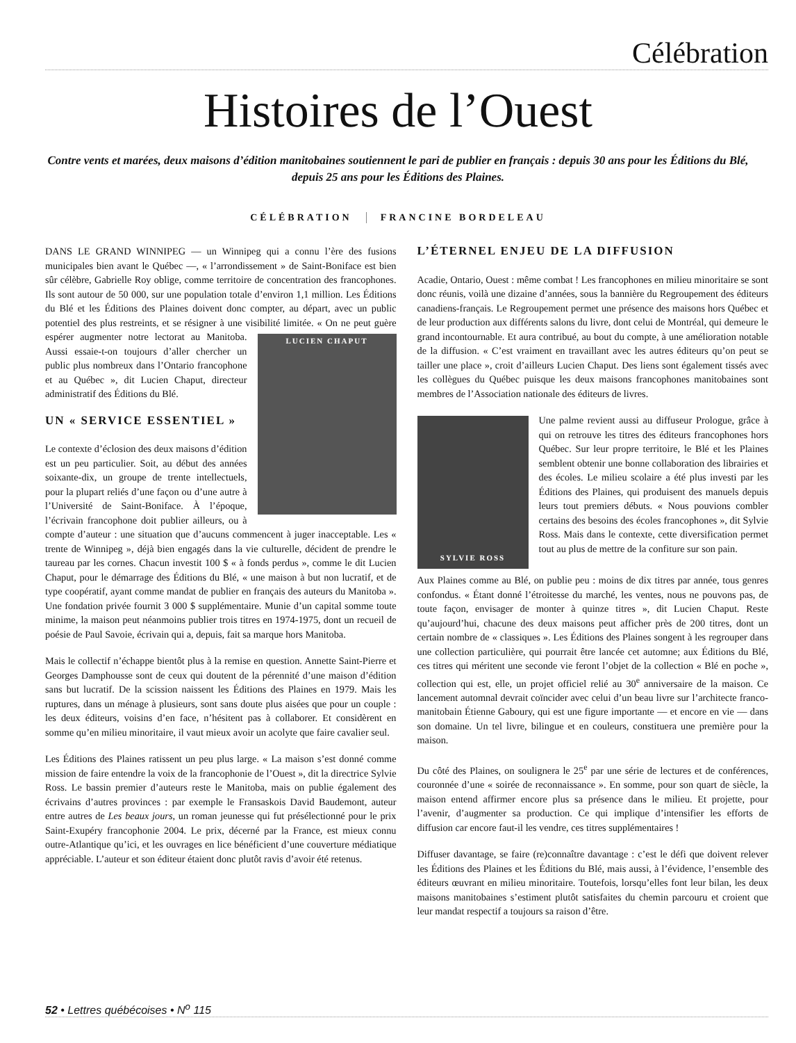Célébration
Histoires de l’Ouest
Contre vents et marées, deux maisons d’édition manitobaines soutiennent le pari de publier en français : depuis 30 ans pour les Éditions du Blé, depuis 25 ans pour les Éditions des Plaines.
CÉLÉBRATION FRANCINE BORDELEAU
DANS LE GRAND WINNIPEG — un Winnipeg qui a connu l’ère des fusions municipales bien avant le Québec —, « l’arrondissement » de Saint-Boniface est bien sûr célèbre, Gabrielle Roy oblige, comme territoire de concentration des francophones. Ils sont autour de 50 000, sur une population totale d’environ 1,1 million. Les Éditions du Blé et les Éditions des Plaines doivent donc compter, au départ, avec un public potentiel des plus restreints, et se résigner à une visibilité limitée. « On ne peut LUCIEN CHAPUT guère espérer augmenter notre lectorat au Manitoba. Aussi essaie-t-on toujours d’aller chercher un public plus nombreux dans l’Ontario francophone et au Québec », dit Lucien Chaput, directeur administratif des Éditions du Blé.
UN « SERVICE ESSENTIEL »
Le contexte d’éclosion des deux maisons d’édition est un peu particulier. Soit, au début des années soixante-dix, un groupe de trente intellectuels, pour la plupart reliés d’une façon ou d’une autre à l’Université de Saint-Boniface. À l’époque, l’écrivain francophone doit publier ailleurs, ou à compte d’auteur : une situation que d’aucuns commencent à juger inacceptable. Les « trente de Winnipeg », déjà bien engagés dans la vie culturelle, décident de prendre le taureau par les cornes. Chacun investit 100 $ « à fonds perdus », comme le dit Lucien Chaput, pour le démarrage des Éditions du Blé, « une maison à but non lucratif, et de type coopératif, ayant comme mandat de publier en français des auteurs du Manitoba ». Une fondation privée fournit 3 000 $ supplémentaire. Munie d’un capital somme toute minime, la maison peut néanmoins publier trois titres en 1974-1975, dont un recueil de poésie de Paul Savoie, écrivain qui a, depuis, fait sa marque hors Manitoba.
Mais le collectif n’échappe bientôt plus à la remise en question. Annette Saint-Pierre et Georges Damphousse sont de ceux qui doutent de la pérennité d’une maison d’édition sans but lucratif. De la scission naissent les Éditions des Plaines en 1979. Mais les ruptures, dans un ménage à plusieurs, sont sans doute plus aisées que pour un couple : les deux éditeurs, voisins d’en face, n’hésitent pas à collaborer. Et considèrent en somme qu’en milieu minoritaire, il vaut mieux avoir un acolyte que faire cavalier seul.
Les Éditions des Plaines ratissent un peu plus large. « La maison s’est donné comme mission de faire entendre la voix de la francophonie de l’Ouest », dit la directrice Sylvie Ross. Le bassin premier d’auteurs reste le Manitoba, mais on publie également des écrivains d’autres provinces : par exemple le Fransaskois David Baudemont, auteur entre autres de Les beaux jours, un roman jeunesse qui fut présélectionné pour le prix Saint-Exupéry francophonie 2004. Le prix, décerné par la France, est mieux connu outre-Atlantique qu’ici, et les ouvrages en lice bénéficient d’une couverture médiatique appréciable. L’auteur et son éditeur étaient donc plutôt ravis d’avoir été retenus.
L’ÉTERNEL ENJEU DE LA DIFFUSION
Acadie, Ontario, Ouest : même combat ! Les francophones en milieu minoritaire se sont donc réunis, voilà une dizaine d’années, sous la bannière du Regroupement des éditeurs canadiens-français. Le Regroupement permet une présence des maisons hors Québec et de leur production aux différents salons du livre, dont celui de Montréal, qui demeure le grand incontournable. Et aura contribué, au bout du compte, à une amélioration notable de la diffusion. « C’est vraiment en travaillant avec les autres éditeurs qu’on peut se tailler une place », croit d’ailleurs Lucien Chaput. Des liens sont également tissés avec les collègues du Québec puisque les deux maisons francophones manitobaines sont membres de l’Association nationale des éditeurs de livres.
SYLVIE ROSS
Une palme revient aussi au diffuseur Prologue, grâce à qui on retrouve les titres des éditeurs francophones hors Québec. Sur leur propre territoire, le Blé et les Plaines semblent obtenir une bonne collaboration des librairies et des écoles. Le milieu scolaire a été plus investi par les Éditions des Plaines, qui produisent des manuels depuis leurs tout premiers débuts. « Nous pouvions combler certains des besoins des écoles francophones », dit Sylvie Ross. Mais dans le contexte, cette diversification permet tout au plus de mettre de la confiture sur son pain.
Aux Plaines comme au Blé, on publie peu : moins de dix titres par année, tous genres confondus. « Étant donné l’étroitesse du marché, les ventes, nous ne pouvons pas, de toute façon, envisager de monter à quinze titres », dit Lucien Chaput. Reste qu’aujourd’hui, chacune des deux maisons peut afficher près de 200 titres, dont un certain nombre de « classiques ». Les Éditions des Plaines songent à les regrouper dans une collection particulière, qui pourrait être lancée cet automne; aux Éditions du Blé, ces titres qui méritent une seconde vie feront l’objet de la collection « Blé en poche », collection qui est, elle, un projet officiel relié au 30<sup>e</sup> anniversaire de la maison. Ce lancement automnal devrait coïncider avec celui d’un beau livre sur l’architecte franco-manitobain Étienne Gaboury, qui est une figure importante — et encore en vie — dans son domaine. Un tel livre, bilingue et en couleurs, constituera une première pour la maison.
Du côté des Plaines, on soulignera le 25<sup>e</sup> par une série de lectures et de conférences, couronnée d’une « soirée de reconnaissance ». En somme, pour son quart de siècle, la maison entend affirmer encore plus sa présence dans le milieu. Et projette, pour l’avenir, d’augmenter sa production. Ce qui implique d’intensifier les efforts de diffusion car encore faut-il les vendre, ces titres supplémentaires !
Diffuser davantage, se faire (re)connaître davantage : c’est le défi que doivent relever les Éditions des Plaines et les Éditions du Blé, mais aussi, à l’évidence, l’ensemble des éditeurs œuvrant en milieu minoritaire. Toutefois, lorsqu’elles font leur bilan, les deux maisons manitobaines s’estiment plutôt satisfaites du chemin parcouru et croient que leur mandat respectif a toujours sa raison d’être.
52 • Lettres québécoises • N<sup>o</sup> 115